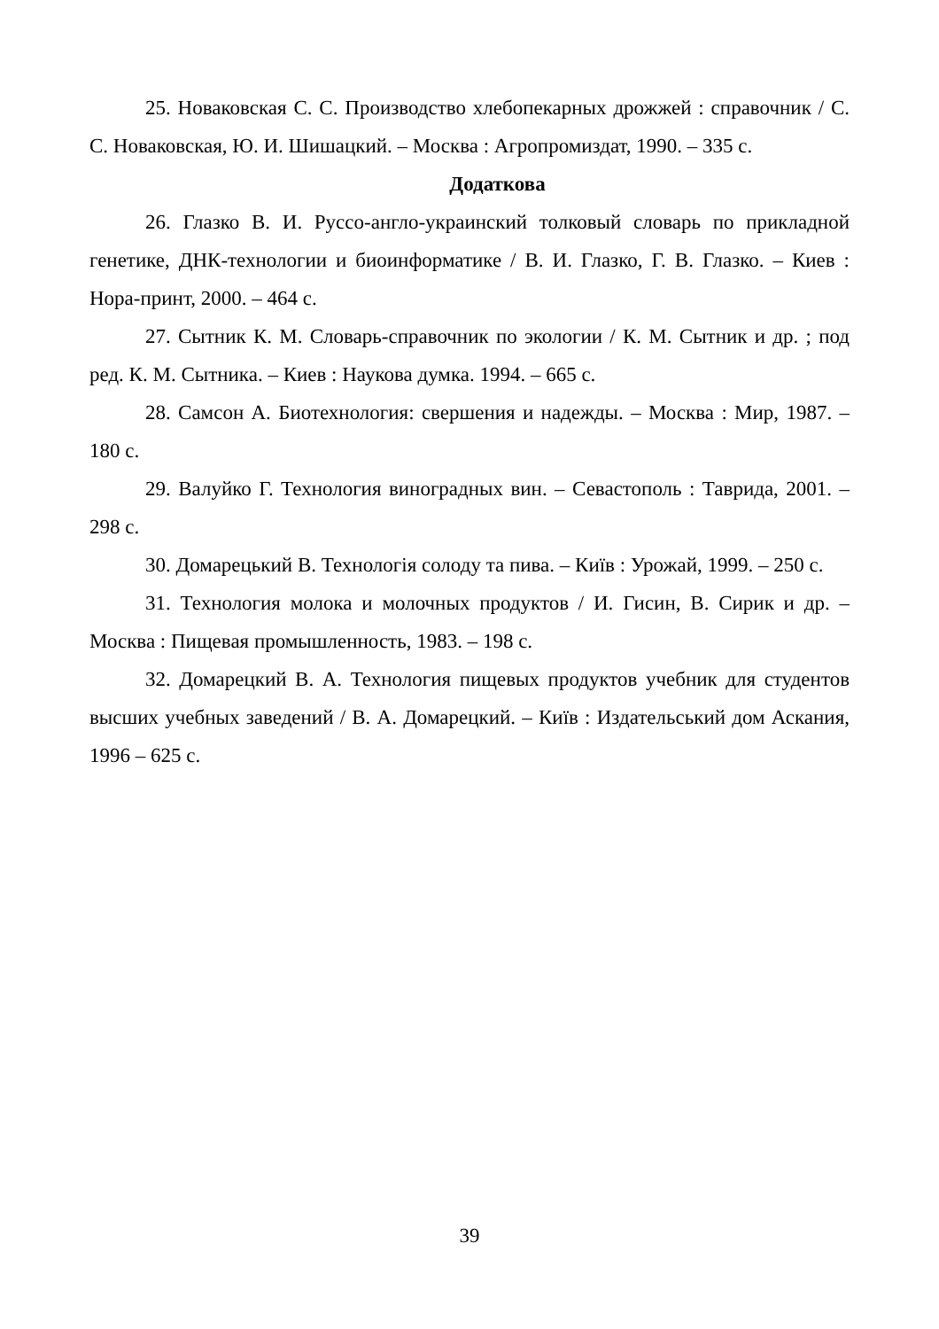25. Новаковская С. С. Производство хлебопекарных дрожжей : справочник / С. С. Новаковская, Ю. И. Шишацкий. – Москва : Агропромиздат, 1990. – 335 с.
Додаткова
26. Глазко В. И. Руссо-англо-украинский толковый словарь по прикладной генетике, ДНК-технологии и биоинформатике / В. И. Глазко, Г. В. Глазко. – Киев : Нора-принт, 2000. – 464 с.
27. Сытник К. М. Словарь-справочник по экологии / К. М. Сытник и др. ; под ред. К. М. Сытника. – Киев : Наукова думка. 1994. – 665 с.
28. Самсон А. Биотехнология: свершения и надежды. – Москва : Мир, 1987. – 180 с.
29. Валуйко Г. Технология виноградных вин. – Севастополь : Таврида, 2001. – 298 с.
30. Домарецький В. Технологія солоду та пива. – Київ : Урожай, 1999. – 250 с.
31. Технология молока и молочных продуктов / И. Гисин, В. Сирик и др. – Москва : Пищевая промышленность, 1983. – 198 с.
32. Домарецкий В. А. Технология пищевых продуктов учебник для студентов высших учебных заведений / В. А. Домарецкий. – Київ : Издательський дом Аскания, 1996 – 625 с.
39